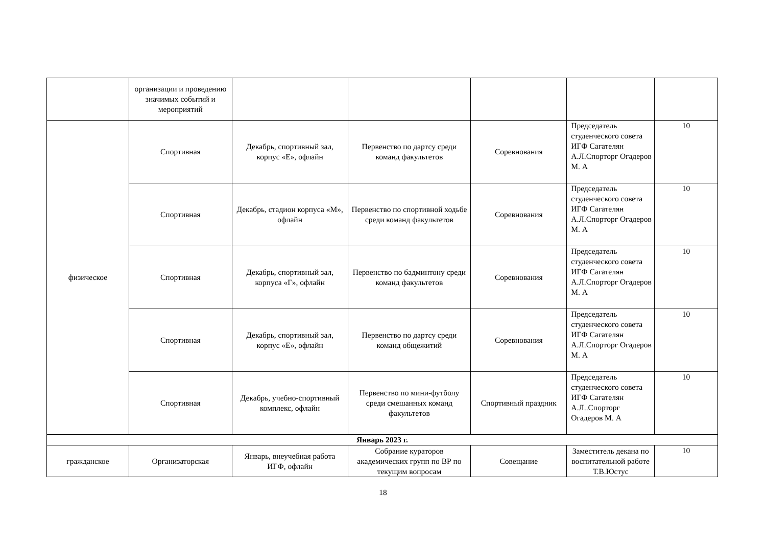| | организации и проведению значимых событий и мероприятий | | | | | |
| физическое | Спортивная | Декабрь, спортивный зал, корпус «Е», офлайн | Первенство по дартсу среди команд факультетов | Соревнования | Председатель студенческого совета ИГФ Сагателян А.Л.Спорторг Огадеров М. А | 10 |
| | Спортивная | Декабрь, стадион корпуса «М», офлайн | Первенство по спортивной ходьбе среди команд факультетов | Соревнования | Председатель студенческого совета ИГФ Сагателян А.Л.Спорторг Огадеров М. А | 10 |
| | Спортивная | Декабрь, спортивный зал, корпуса «Г», офлайн | Первенство по бадминтону среди команд факультетов | Соревнования | Председатель студенческого совета ИГФ Сагателян А.Л.Спорторг Огадеров М. А | 10 |
| | Спортивная | Декабрь, спортивный зал, корпус «Е», офлайн | Первенство по дартсу среди команд общежитий | Соревнования | Председатель студенческого совета ИГФ Сагателян А.Л.Спорторг Огадеров М. А | 10 |
| | Спортивная | Декабрь, учебно-спортивный комплекс, офлайн | Первенство по мини-футболу среди смешанных команд факультетов | Спортивный праздник | Председатель студенческого совета ИГФ Сагателян А.Л..Спорторг Огадеров М. А | 10 |
| Январь 2023 г. | | | | | | |
| гражданское | Организаторская | Январь, внеучебная работа ИГФ, офлайн | Собрание кураторов академических групп по ВР по текущим вопросам | Совещание | Заместитель декана по воспитательной работе Т.В.Юстус | 10 |
18